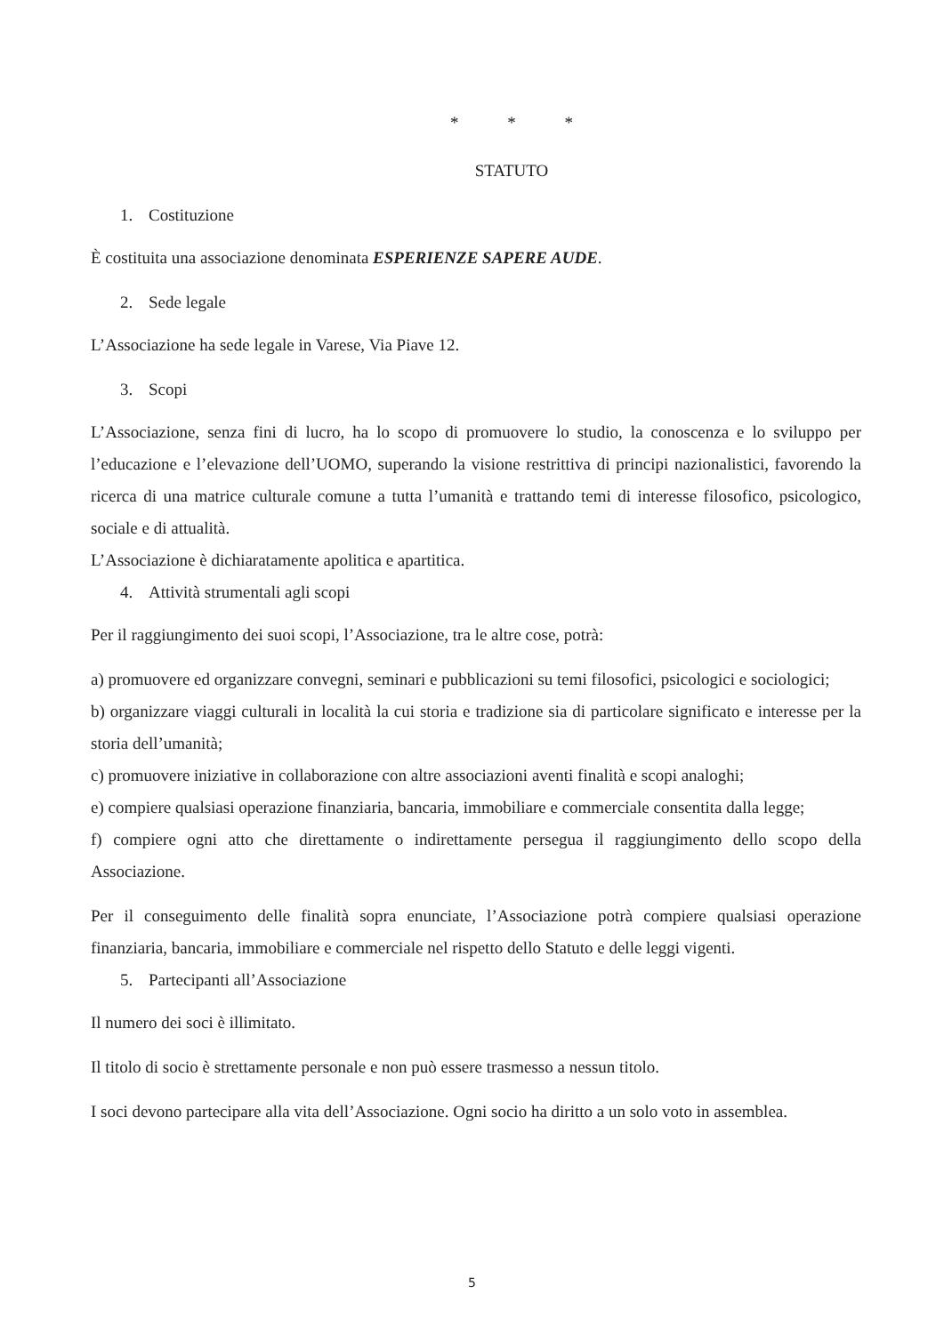* * *
STATUTO
1. Costituzione
È costituita una associazione denominata ESPERIENZE SAPERE AUDE.
2. Sede legale
L’Associazione ha sede legale in Varese, Via Piave 12.
3. Scopi
L’Associazione, senza fini di lucro, ha lo scopo di promuovere lo studio, la conoscenza e lo sviluppo per l’educazione e l’elevazione dell’UOMO, superando la visione restrittiva di principi nazionalistici, favorendo la ricerca di una matrice culturale comune a tutta l’umanità e trattando temi di interesse filosofico, psicologico, sociale e di attualità.
L’Associazione è dichiaratamente apolitica e apartitica.
4. Attività strumentali agli scopi
Per il raggiungimento dei suoi scopi, l’Associazione, tra le altre cose, potrà:
a) promuovere ed organizzare convegni, seminari e pubblicazioni su temi filosofici, psicologici e sociologici;
b) organizzare viaggi culturali in località la cui storia e tradizione sia di particolare significato e interesse per la storia dell’umanità;
c) promuovere iniziative in collaborazione con altre associazioni aventi finalità e scopi analoghi;
e) compiere qualsiasi operazione finanziaria, bancaria, immobiliare e commerciale consentita dalla legge;
f) compiere ogni atto che direttamente o indirettamente persegua il raggiungimento dello scopo della Associazione.
Per il conseguimento delle finalità sopra enunciate, l’Associazione potrà compiere qualsiasi operazione finanziaria, bancaria, immobiliare e commerciale nel rispetto dello Statuto e delle leggi vigenti.
5. Partecipanti all’Associazione
Il numero dei soci è illimitato.
Il titolo di socio è strettamente personale e non può essere trasmesso a nessun titolo.
I soci devono partecipare alla vita dell’Associazione. Ogni socio ha diritto a un solo voto in assemblea.
5